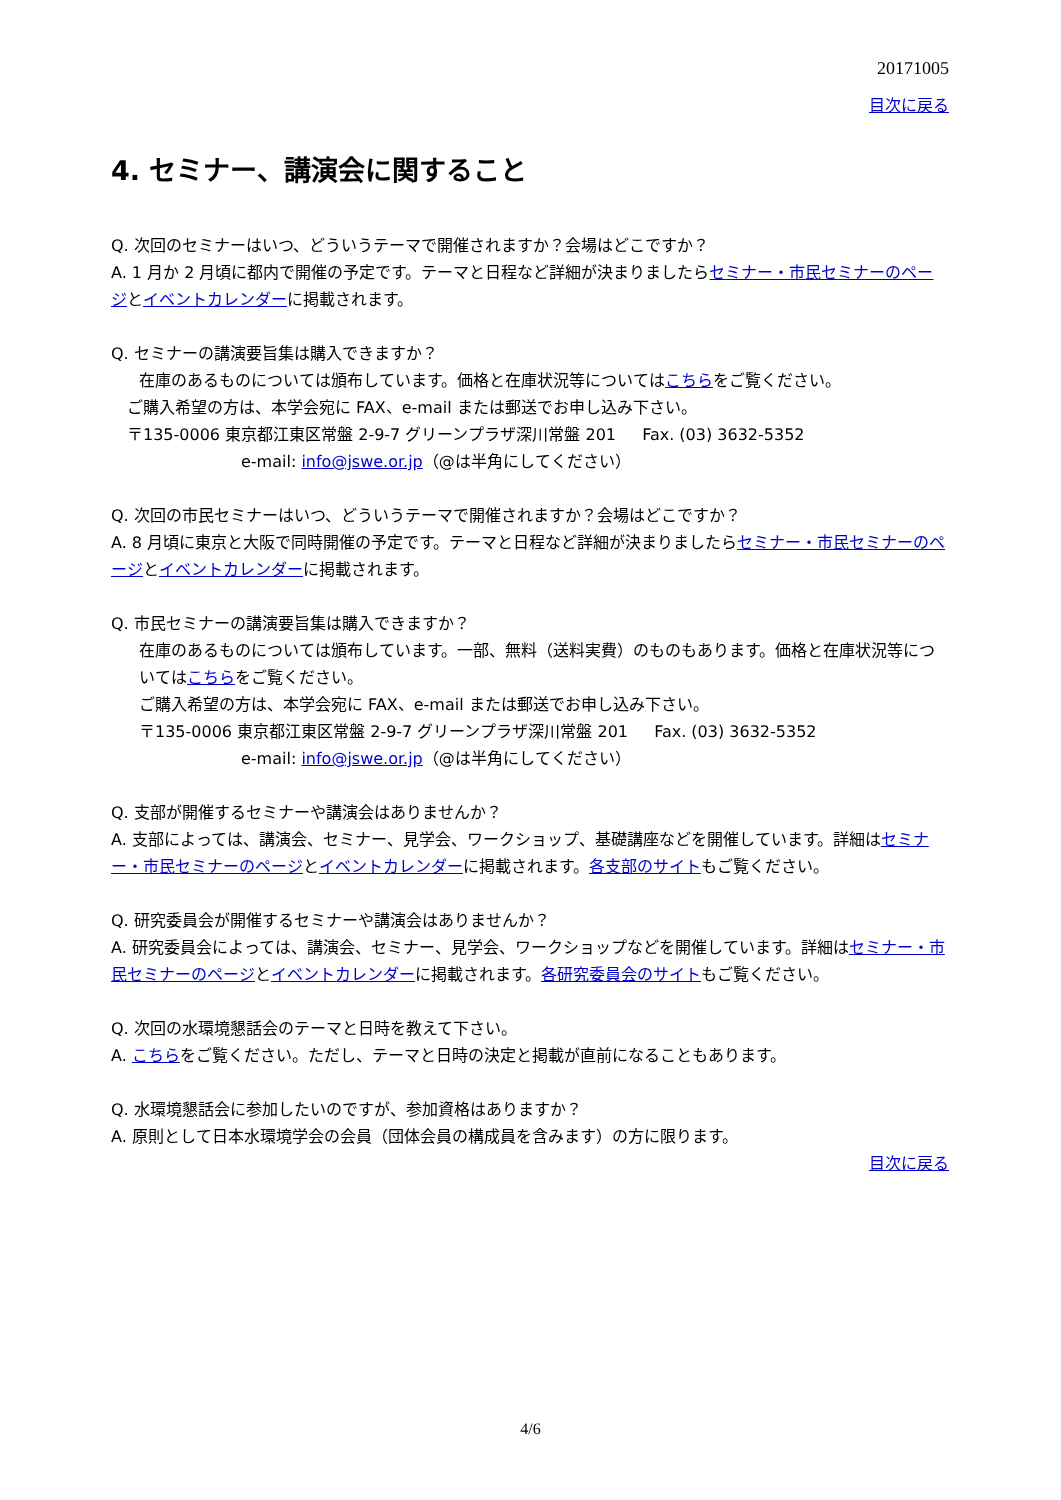20171005
目次に戻る
4. セミナー、講演会に関すること
Q. 次回のセミナーはいつ、どういうテーマで開催されますか？会場はどこですか？
A. 1 月か 2 月頃に都内で開催の予定です。テーマと日程など詳細が決まりましたらセミナー・市民セミナーのページとイベントカレンダーに掲載されます。
Q. セミナーの講演要旨集は購入できますか？
在庫のあるものについては頒布しています。価格と在庫状況等についてはこちらをご覧ください。
ご購入希望の方は、本学会宛に FAX、e-mail または郵送でお申し込み下さい。
〒135-0006 東京都江東区常盤 2-9-7 グリーンプラザ深川常盤 201 　 Fax. (03) 3632-5352
e-mail: info@jswe.or.jp（@は半角にしてください）
Q. 次回の市民セミナーはいつ、どういうテーマで開催されますか？会場はどこですか？
A. 8 月頃に東京と大阪で同時開催の予定です。テーマと日程など詳細が決まりましたらセミナー・市民セミナーのページとイベントカレンダーに掲載されます。
Q. 市民セミナーの講演要旨集は購入できますか？
在庫のあるものについては頒布しています。一部、無料（送料実費）のものもあります。価格と在庫状況等についてはこちらをご覧ください。
ご購入希望の方は、本学会宛に FAX、e-mail または郵送でお申し込み下さい。
〒135-0006 東京都江東区常盤 2-9-7 グリーンプラザ深川常盤 201 　 Fax. (03) 3632-5352
e-mail: info@jswe.or.jp（@は半角にしてください）
Q. 支部が開催するセミナーや講演会はありませんか？
A. 支部によっては、講演会、セミナー、見学会、ワークショップ、基礎講座などを開催しています。詳細はセミナー・市民セミナーのページとイベントカレンダーに掲載されます。各支部のサイトもご覧ください。
Q. 研究委員会が開催するセミナーや講演会はありませんか？
A. 研究委員会によっては、講演会、セミナー、見学会、ワークショップなどを開催しています。詳細はセミナー・市民セミナーのページとイベントカレンダーに掲載されます。各研究委員会のサイトもご覧ください。
Q. 次回の水環境懇話会のテーマと日時を教えて下さい。
A. こちらをご覧ください。ただし、テーマと日時の決定と掲載が直前になることもあります。
Q. 水環境懇話会に参加したいのですが、参加資格はありますか？
A. 原則として日本水環境学会の会員（団体会員の構成員を含みます）の方に限ります。
目次に戻る
4/6